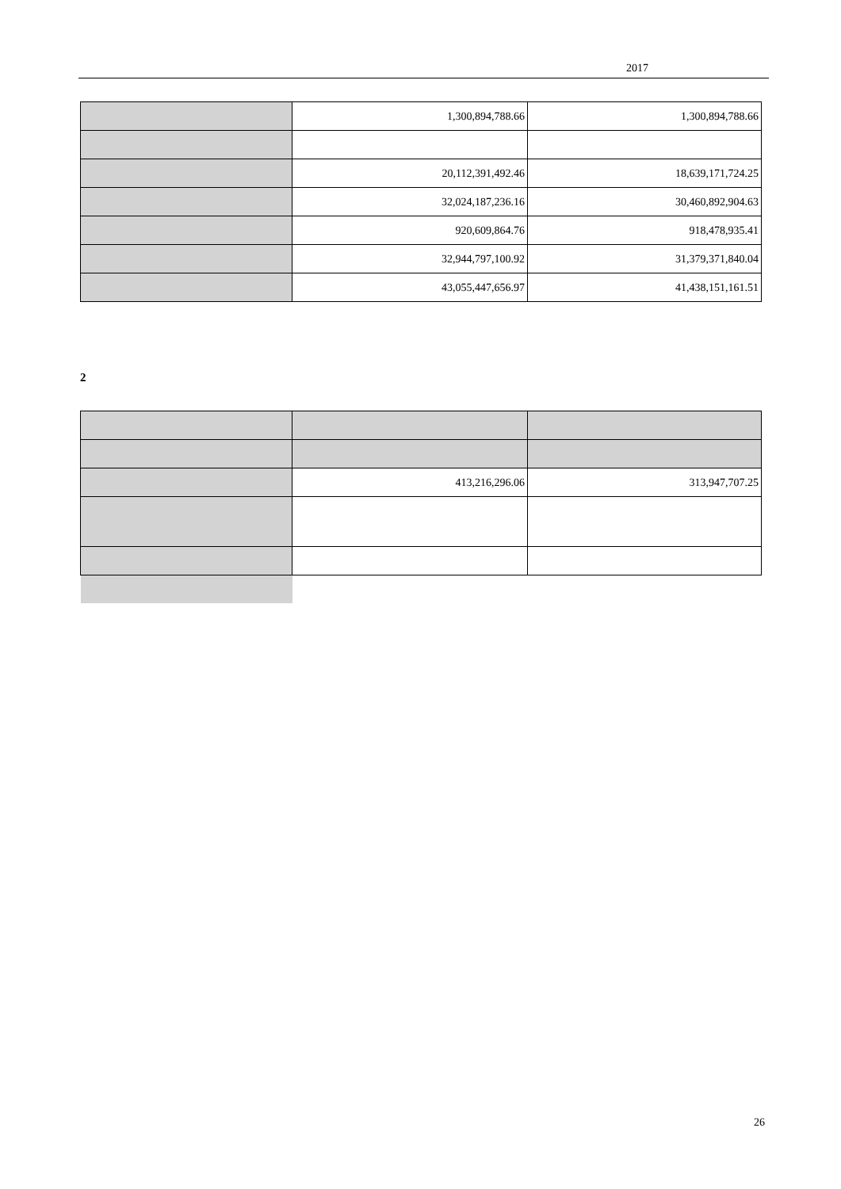2017
| | 1,300,894,788.66 | 1,300,894,788.66 |
| | 20,112,391,492.46 | 18,639,171,724.25 |
| | 32,024,187,236.16 | 30,460,892,904.63 |
| | 920,609,864.76 | 918,478,935.41 |
| | 32,944,797,100.92 | 31,379,371,840.04 |
| | 43,055,447,656.97 | 41,438,151,161.51 |
2
| | 413,216,296.06 | 313,947,707.25 |
26